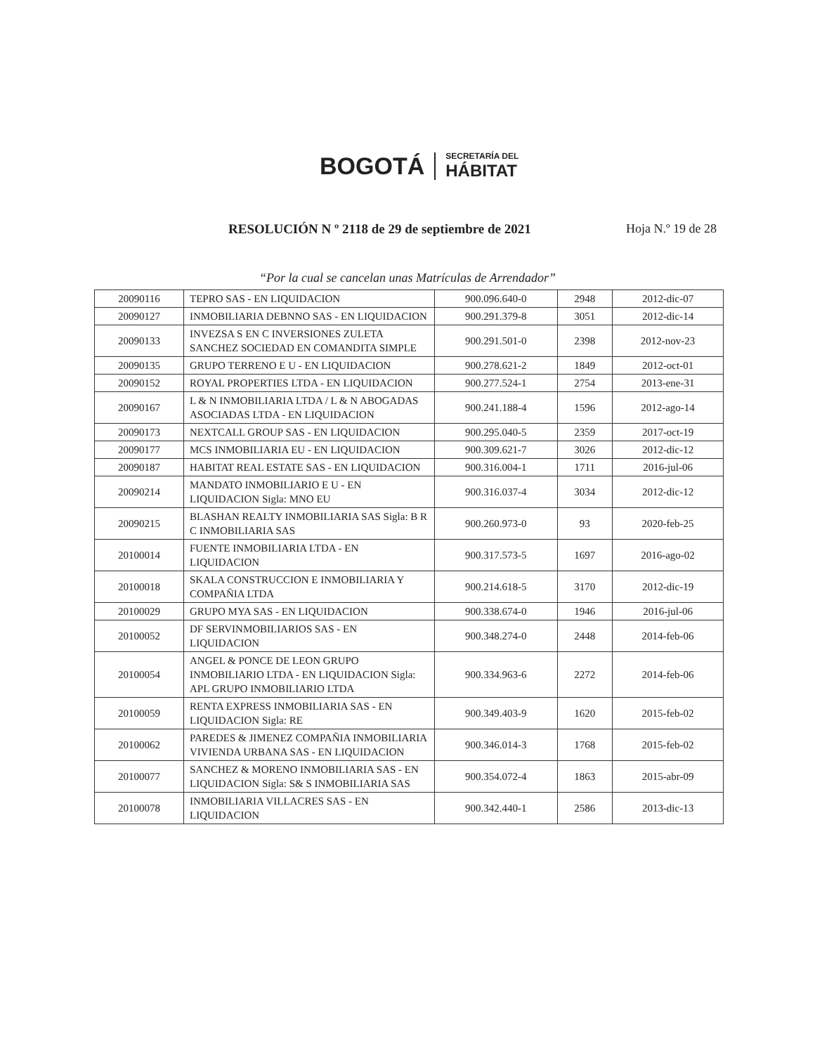BOGOTÁ
SECRETARÍA DEL
HÁBITAT
RESOLUCIÓN N º 2118 de 29 de septiembre de 2021
Hoja N.º 19 de 28
“Por la cual se cancelan unas Matrículas de Arrendador”
| 20090116 | TEPRO SAS - EN LIQUIDACION | 900.096.640-0 | 2948 | 2012-dic-07 |
| 20090127 | INMOBILIARIA DEBNNO SAS - EN LIQUIDACION | 900.291.379-8 | 3051 | 2012-dic-14 |
| 20090133 | INVEZSA S EN C INVERSIONES ZULETA SANCHEZ SOCIEDAD EN COMANDITA SIMPLE | 900.291.501-0 | 2398 | 2012-nov-23 |
| 20090135 | GRUPO TERRENO E U - EN LIQUIDACION | 900.278.621-2 | 1849 | 2012-oct-01 |
| 20090152 | ROYAL PROPERTIES LTDA - EN LIQUIDACION | 900.277.524-1 | 2754 | 2013-ene-31 |
| 20090167 | L & N INMOBILIARIA LTDA / L & N ABOGADAS ASOCIADAS LTDA - EN LIQUIDACION | 900.241.188-4 | 1596 | 2012-ago-14 |
| 20090173 | NEXTCALL GROUP SAS - EN LIQUIDACION | 900.295.040-5 | 2359 | 2017-oct-19 |
| 20090177 | MCS INMOBILIARIA EU - EN LIQUIDACION | 900.309.621-7 | 3026 | 2012-dic-12 |
| 20090187 | HABITAT REAL ESTATE SAS - EN LIQUIDACION | 900.316.004-1 | 1711 | 2016-jul-06 |
| 20090214 | MANDATO INMOBILIARIO E U - EN LIQUIDACION Sigla: MNO EU | 900.316.037-4 | 3034 | 2012-dic-12 |
| 20090215 | BLASHAN REALTY INMOBILIARIA SAS Sigla: B R C INMOBILIARIA SAS | 900.260.973-0 | 93 | 2020-feb-25 |
| 20100014 | FUENTE INMOBILIARIA LTDA - EN LIQUIDACION | 900.317.573-5 | 1697 | 2016-ago-02 |
| 20100018 | SKALA CONSTRUCCION E INMOBILIARIA Y COMPAÑIA LTDA | 900.214.618-5 | 3170 | 2012-dic-19 |
| 20100029 | GRUPO MYA SAS - EN LIQUIDACION | 900.338.674-0 | 1946 | 2016-jul-06 |
| 20100052 | DF SERVINMOBILIARIOS SAS - EN LIQUIDACION | 900.348.274-0 | 2448 | 2014-feb-06 |
| 20100054 | ANGEL & PONCE DE LEON GRUPO INMOBILIARIO LTDA - EN LIQUIDACION Sigla: APL GRUPO INMOBILIARIO LTDA | 900.334.963-6 | 2272 | 2014-feb-06 |
| 20100059 | RENTA EXPRESS INMOBILIARIA SAS - EN LIQUIDACION Sigla: RE | 900.349.403-9 | 1620 | 2015-feb-02 |
| 20100062 | PAREDES & JIMENEZ COMPAÑIA INMOBILIARIA VIVIENDA URBANA SAS - EN LIQUIDACION | 900.346.014-3 | 1768 | 2015-feb-02 |
| 20100077 | SANCHEZ & MORENO INMOBILIARIA SAS - EN LIQUIDACION Sigla: S& S INMOBILIARIA SAS | 900.354.072-4 | 1863 | 2015-abr-09 |
| 20100078 | INMOBILIARIA VILLACRES SAS - EN LIQUIDACION | 900.342.440-1 | 2586 | 2013-dic-13 |